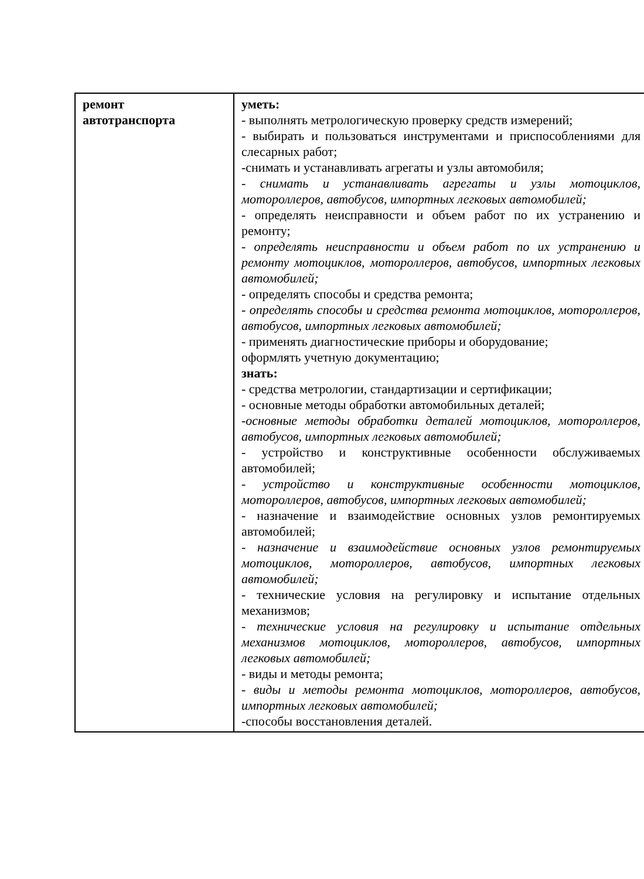| ремонт автотранспорта | уметь: - выполнять метрологическую проверку средств измерений; - выбирать и пользоваться инструментами и приспособлениями для слесарных работ; -снимать и устанавливать агрегаты и узлы автомобиля; - снимать и устанавливать агрегаты и узлы мотоциклов, мотороллеров, автобусов, импортных легковых автомобилей; - определять неисправности и объем работ по их устранению и ремонту; - определять неисправности и объем работ по их устранению и ремонту мотоциклов, мотороллеров, автобусов, импортных легковых автомобилей; - определять способы и средства ремонта; - определять способы и средства ремонта мотоциклов, мотороллеров, автобусов, импортных легковых автомобилей; - применять диагностические приборы и оборудование; оформлять учетную документацию; знать: - средства метрологии, стандартизации и сертификации; - основные методы обработки автомобильных деталей; -основные методы обработки деталей мотоциклов, мотороллеров, автобусов, импортных легковых автомобилей; - устройство и конструктивные особенности обслуживаемых автомобилей; - устройство и конструктивные особенности мотоциклов, мотороллеров, автобусов, импортных легковых автомобилей; - назначение и взаимодействие основных узлов ремонтируемых автомобилей; - назначение и взаимодействие основных узлов ремонтируемых мотоциклов, мотороллеров, автобусов, импортных легковых автомобилей; - технические условия на регулировку и испытание отдельных механизмов; - технические условия на регулировку и испытание отдельных механизмов мотоциклов, мотороллеров, автобусов, импортных легковых автомобилей; - виды и методы ремонта; - виды и методы ремонта мотоциклов, мотороллеров, автобусов, импортных легковых автомобилей; -способы восстановления деталей. | |